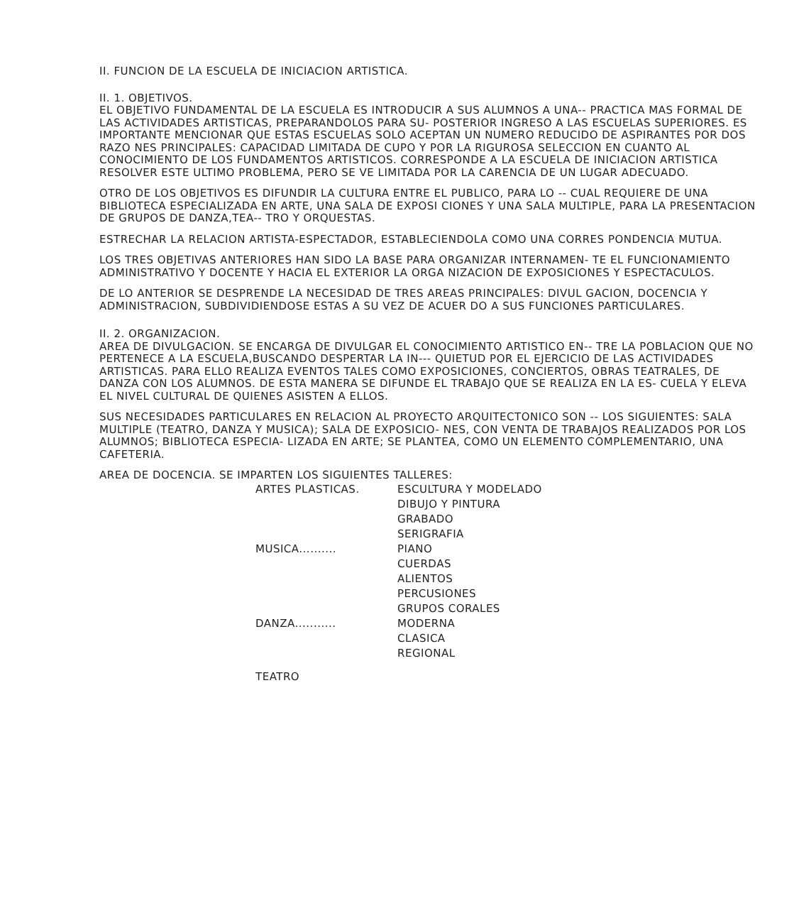II. FUNCION DE LA ESCUELA DE INICIACION ARTISTICA.
II. 1. OBJETIVOS.
EL OBJETIVO FUNDAMENTAL DE LA ESCUELA ES INTRODUCIR A SUS ALUMNOS A UNA-- PRACTICA MAS FORMAL DE LAS ACTIVIDADES ARTISTICAS, PREPARANDOLOS PARA SU- POSTERIOR INGRESO A LAS ESCUELAS SUPERIORES. ES IMPORTANTE MENCIONAR QUE ESTAS ESCUELAS SOLO ACEPTAN UN NUMERO REDUCIDO DE ASPIRANTES POR DOS RAZO NES PRINCIPALES: CAPACIDAD LIMITADA DE CUPO Y POR LA RIGUROSA SELECCION EN CUANTO AL CONOCIMIENTO DE LOS FUNDAMENTOS ARTISTICOS. CORRESPONDE A LA ESCUELA DE INICIACION ARTISTICA RESOLVER ESTE ULTIMO PROBLEMA, PERO SE VE LIMITADA POR LA CARENCIA DE UN LUGAR ADECUADO.
OTRO DE LOS OBJETIVOS ES DIFUNDIR LA CULTURA ENTRE EL PUBLICO, PARA LO -- CUAL REQUIERE DE UNA BIBLIOTECA ESPECIALIZADA EN ARTE, UNA SALA DE EXPOSI CIONES Y UNA SALA MULTIPLE, PARA LA PRESENTACION DE GRUPOS DE DANZA,TEA-- TRO Y ORQUESTAS.
ESTRECHAR LA RELACION ARTISTA-ESPECTADOR, ESTABLECIENDOLA COMO UNA CORRES PONDENCIA MUTUA.
LOS TRES OBJETIVAS ANTERIORES HAN SIDO LA BASE PARA ORGANIZAR INTERNAMEN- TE EL FUNCIONAMIENTO ADMINISTRATIVO Y DOCENTE Y HACIA EL EXTERIOR LA ORGA NIZACION DE EXPOSICIONES Y ESPECTACULOS.
DE LO ANTERIOR SE DESPRENDE LA NECESIDAD DE TRES AREAS PRINCIPALES: DIVUL GACION, DOCENCIA Y ADMINISTRACION, SUBDIVIDIENDOSE ESTAS A SU VEZ DE ACUER DO A SUS FUNCIONES PARTICULARES.
II. 2. ORGANIZACION.
AREA DE DIVULGACION. SE ENCARGA DE DIVULGAR EL CONOCIMIENTO ARTISTICO EN-- TRE LA POBLACION QUE NO PERTENECE A LA ESCUELA,BUSCANDO DESPERTAR LA IN--- QUIETUD POR EL EJERCICIO DE LAS ACTIVIDADES ARTISTICAS. PARA ELLO REALIZA EVENTOS TALES COMO EXPOSICIONES, CONCIERTOS, OBRAS TEATRALES, DE DANZA CON LOS ALUMNOS. DE ESTA MANERA SE DIFUNDE EL TRABAJO QUE SE REALIZA EN LA ES- CUELA Y ELEVA EL NIVEL CULTURAL DE QUIENES ASISTEN A ELLOS.
SUS NECESIDADES PARTICULARES EN RELACION AL PROYECTO ARQUITECTONICO SON -- LOS SIGUIENTES: SALA MULTIPLE (TEATRO, DANZA Y MUSICA); SALA DE EXPOSICIO- NES, CON VENTA DE TRABAJOS REALIZADOS POR LOS ALUMNOS; BIBLIOTECA ESPECIA- LIZADA EN ARTE; SE PLANTEA, COMO UN ELEMENTO COMPLEMENTARIO, UNA CAFETERIA.
AREA DE DOCENCIA. SE IMPARTEN LOS SIGUIENTES TALLERES:
| ARTES PLASTICAS. | ESCULTURA Y MODELADO |
| | DIBUJO Y PINTURA |
| | GRABADO |
| | SERIGRAFIA |
| MUSICA.......... | PIANO |
| | CUERDAS |
| | ALIENTOS |
| | PERCUSIONES |
| | GRUPOS CORALES |
| DANZA........... | MODERNA |
| | CLASICA |
| | REGIONAL |
| TEATRO | |